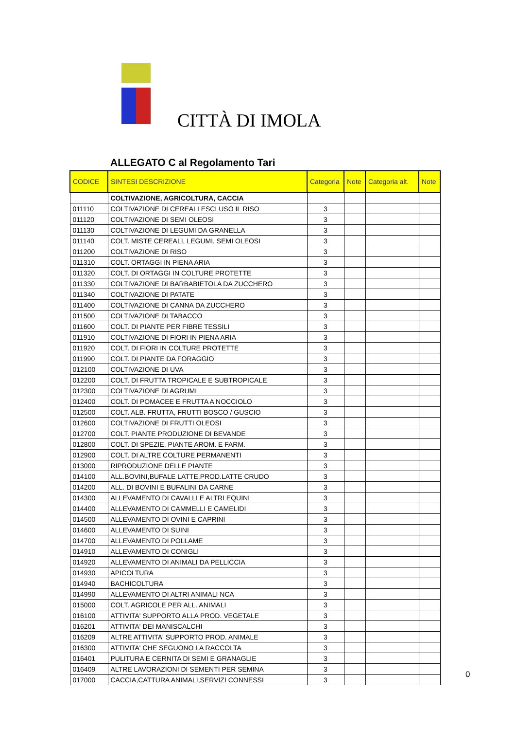CITTÀ DI IMOLA
ALLEGATO C al Regolamento Tari
| CODICE | SINTESI DESCRIZIONE | Categoria | Note | Categoria alt. | Note |
| --- | --- | --- | --- | --- | --- |
| | COLTIVAZIONE, AGRICOLTURA, CACCIA | | | | |
| 011110 | COLTIVAZIONE DI CEREALI ESCLUSO IL RISO | 3 | | | |
| 011120 | COLTIVAZIONE DI SEMI OLEOSI | 3 | | | |
| 011130 | COLTIVAZIONE DI LEGUMI DA GRANELLA | 3 | | | |
| 011140 | COLT. MISTE CEREALI, LEGUMI, SEMI OLEOSI | 3 | | | |
| 011200 | COLTIVAZIONE DI RISO | 3 | | | |
| 011310 | COLT. ORTAGGI IN PIENA ARIA | 3 | | | |
| 011320 | COLT. DI ORTAGGI IN COLTURE PROTETTE | 3 | | | |
| 011330 | COLTIVAZIONE DI BARBABIETOLA DA ZUCCHERO | 3 | | | |
| 011340 | COLTIVAZIONE DI PATATE | 3 | | | |
| 011400 | COLTIVAZIONE DI CANNA DA ZUCCHERO | 3 | | | |
| 011500 | COLTIVAZIONE DI TABACCO | 3 | | | |
| 011600 | COLT. DI PIANTE PER FIBRE TESSILI | 3 | | | |
| 011910 | COLTIVAZIONE DI FIORI IN PIENA ARIA | 3 | | | |
| 011920 | COLT. DI FIORI IN COLTURE PROTETTE | 3 | | | |
| 011990 | COLT. DI PIANTE DA FORAGGIO | 3 | | | |
| 012100 | COLTIVAZIONE DI UVA | 3 | | | |
| 012200 | COLT. DI FRUTTA TROPICALE E SUBTROPICALE | 3 | | | |
| 012300 | COLTIVAZIONE DI AGRUMI | 3 | | | |
| 012400 | COLT. DI POMACEE E FRUTTA A NOCCIOLO | 3 | | | |
| 012500 | COLT. ALB. FRUTTA, FRUTTI BOSCO / GUSCIO | 3 | | | |
| 012600 | COLTIVAZIONE DI FRUTTI OLEOSI | 3 | | | |
| 012700 | COLT. PIANTE PRODUZIONE DI BEVANDE | 3 | | | |
| 012800 | COLT. DI SPEZIE, PIANTE AROM. E FARM. | 3 | | | |
| 012900 | COLT. DI ALTRE COLTURE PERMANENTI | 3 | | | |
| 013000 | RIPRODUZIONE DELLE PIANTE | 3 | | | |
| 014100 | ALL.BOVINI,BUFALE LATTE,PROD.LATTE CRUDO | 3 | | | |
| 014200 | ALL. DI BOVINI E BUFALINI DA CARNE | 3 | | | |
| 014300 | ALLEVAMENTO DI CAVALLI E ALTRI EQUINI | 3 | | | |
| 014400 | ALLEVAMENTO DI CAMMELLI E CAMELIDI | 3 | | | |
| 014500 | ALLEVAMENTO DI OVINI E CAPRINI | 3 | | | |
| 014600 | ALLEVAMENTO DI SUINI | 3 | | | |
| 014700 | ALLEVAMENTO DI POLLAME | 3 | | | |
| 014910 | ALLEVAMENTO DI CONIGLI | 3 | | | |
| 014920 | ALLEVAMENTO DI ANIMALI DA PELLICCIA | 3 | | | |
| 014930 | APICOLTURA | 3 | | | |
| 014940 | BACHICOLTURA | 3 | | | |
| 014990 | ALLEVAMENTO DI ALTRI ANIMALI NCA | 3 | | | |
| 015000 | COLT. AGRICOLE PER ALL. ANIMALI | 3 | | | |
| 016100 | ATTIVITA' SUPPORTO ALLA PROD. VEGETALE | 3 | | | |
| 016201 | ATTIVITA' DEI MANISCALCHI | 3 | | | |
| 016209 | ALTRE ATTIVITA' SUPPORTO PROD. ANIMALE | 3 | | | |
| 016300 | ATTIVITA' CHE SEGUONO LA RACCOLTA | 3 | | | |
| 016401 | PULITURA E CERNITA DI SEMI E GRANAGLIE | 3 | | | |
| 016409 | ALTRE LAVORAZIONI DI SEMENTI PER SEMINA | 3 | | | |
| 017000 | CACCIA,CATTURA ANIMALI,SERVIZI CONNESSI | 3 | | | |
0